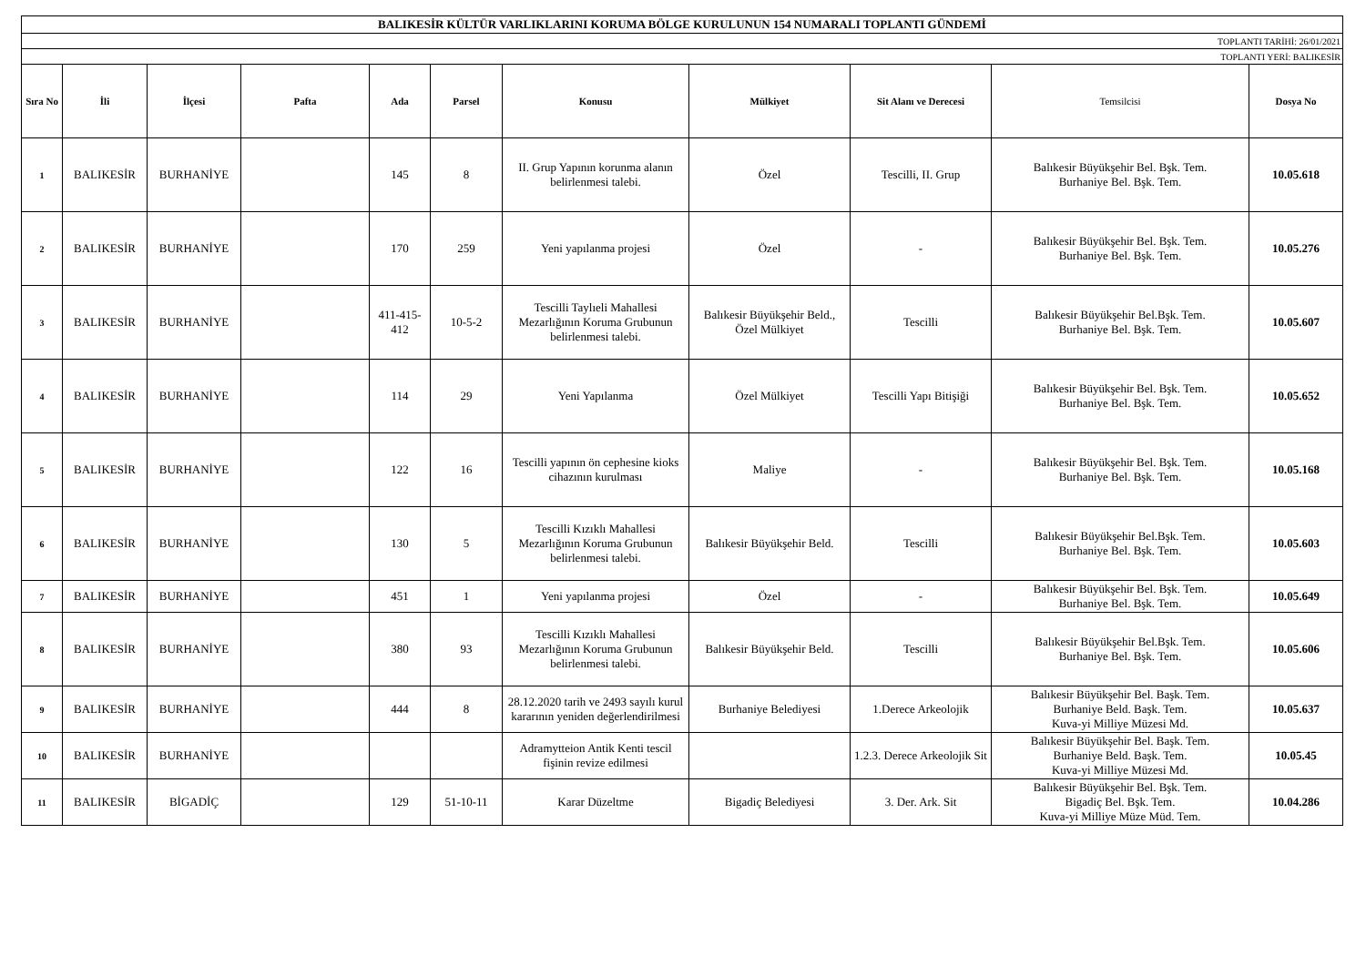| BALIKESİR KÜLTÜR VARLIKLARINI KORUMA BÖLGE KURULUNUN 154 NUMARALI TOPLANTI GÜNDEMİ | | | | | | | | | | |
| TOPLANTI TARİHİ: 26/01/2021 | | | | | | | | | | |
| TOPLANTI YERİ: BALIKESİR | | | | | | | | | | |
| Sıra No | İli | İlçesi | Pafta | Ada | Parsel | Konusu | Mülkiyet | Sit Alanı ve Derecesi | Temsilcisi | Dosya No |
| 1 | BALIKESİR | BURHANİYE | | 145 | 8 | II. Grup Yapının korunma alanın belirlenmesi talebi. | Özel | Tescilli, II. Grup | Balıkesir Büyükşehir Bel. Bşk. Tem. Burhaniye Bel. Bşk. Tem. | 10.05.618 |
| 2 | BALIKESİR | BURHANİYE | | 170 | 259 | Yeni yapılanma projesi | Özel | - | Balıkesir Büyükşehir Bel. Bşk. Tem. Burhaniye Bel. Bşk. Tem. | 10.05.276 |
| 3 | BALIKESİR | BURHANİYE | | 411-415-412 | 10-5-2 | Tescilli Taylıeli Mahallesi Mezarlığının Koruma Grubunun belirlenmesi talebi. | Balıkesir Büyükşehir Beld., Özel Mülkiyet | Tescilli | Balıkesir Büyükşehir Bel.Bşk. Tem. Burhaniye Bel. Bşk. Tem. | 10.05.607 |
| 4 | BALIKESİR | BURHANİYE | | 114 | 29 | Yeni Yapılanma | Özel Mülkiyet | Tescilli Yapı Bitişiği | Balıkesir Büyükşehir Bel. Bşk. Tem. Burhaniye Bel. Bşk. Tem. | 10.05.652 |
| 5 | BALIKESİR | BURHANİYE | | 122 | 16 | Tescilli yapının ön cephesine kioks cihazının kurulması | Maliye | - | Balıkesir Büyükşehir Bel. Bşk. Tem. Burhaniye Bel. Bşk. Tem. | 10.05.168 |
| 6 | BALIKESİR | BURHANİYE | | 130 | 5 | Tescilli Kızıklı Mahallesi Mezarlığının Koruma Grubunun belirlenmesi talebi. | Balıkesir Büyükşehir Beld. | Tescilli | Balıkesir Büyükşehir Bel.Bşk. Tem. Burhaniye Bel. Bşk. Tem. | 10.05.603 |
| 7 | BALIKESİR | BURHANİYE | | 451 | 1 | Yeni yapılanma projesi | Özel | - | Balıkesir Büyükşehir Bel. Bşk. Tem. Burhaniye Bel. Bşk. Tem. | 10.05.649 |
| 8 | BALIKESİR | BURHANİYE | | 380 | 93 | Tescilli Kızıklı Mahallesi Mezarlığının Koruma Grubunun belirlenmesi talebi. | Balıkesir Büyükşehir Beld. | Tescilli | Balıkesir Büyükşehir Bel.Bşk. Tem. Burhaniye Bel. Bşk. Tem. | 10.05.606 |
| 9 | BALIKESİR | BURHANİYE | | 444 | 8 | 28.12.2020 tarih ve 2493 sayılı kurul kararının yeniden değerlendirilmesi | Burhaniye Belediyesi | 1.Derece Arkeolojik | Balıkesir Büyükşehir Bel. Başk. Tem. Burhaniye Beld. Başk. Tem. Kuva-yi Milliye Müzesi Md. | 10.05.637 |
| 10 | BALIKESİR | BURHANİYE | | | | Adramytteion Antik Kenti tescil fişinin revize edilmesi | | 1.2.3. Derece Arkeolojik Sit | Balıkesir Büyükşehir Bel. Başk. Tem. Burhaniye Beld. Başk. Tem. Kuva-yi Milliye Müzesi Md. | 10.05.45 |
| 11 | BALIKESİR | BİGADİÇ | | 129 | 51-10-11 | Karar Düzeltme | Bigadiç Belediyesi | 3. Der. Ark. Sit | Balıkesir Büyükşehir Bel. Bşk. Tem. Bigadiç Bel. Bşk. Tem. Kuva-yi Milliye Müze Müd. Tem. | 10.04.286 |